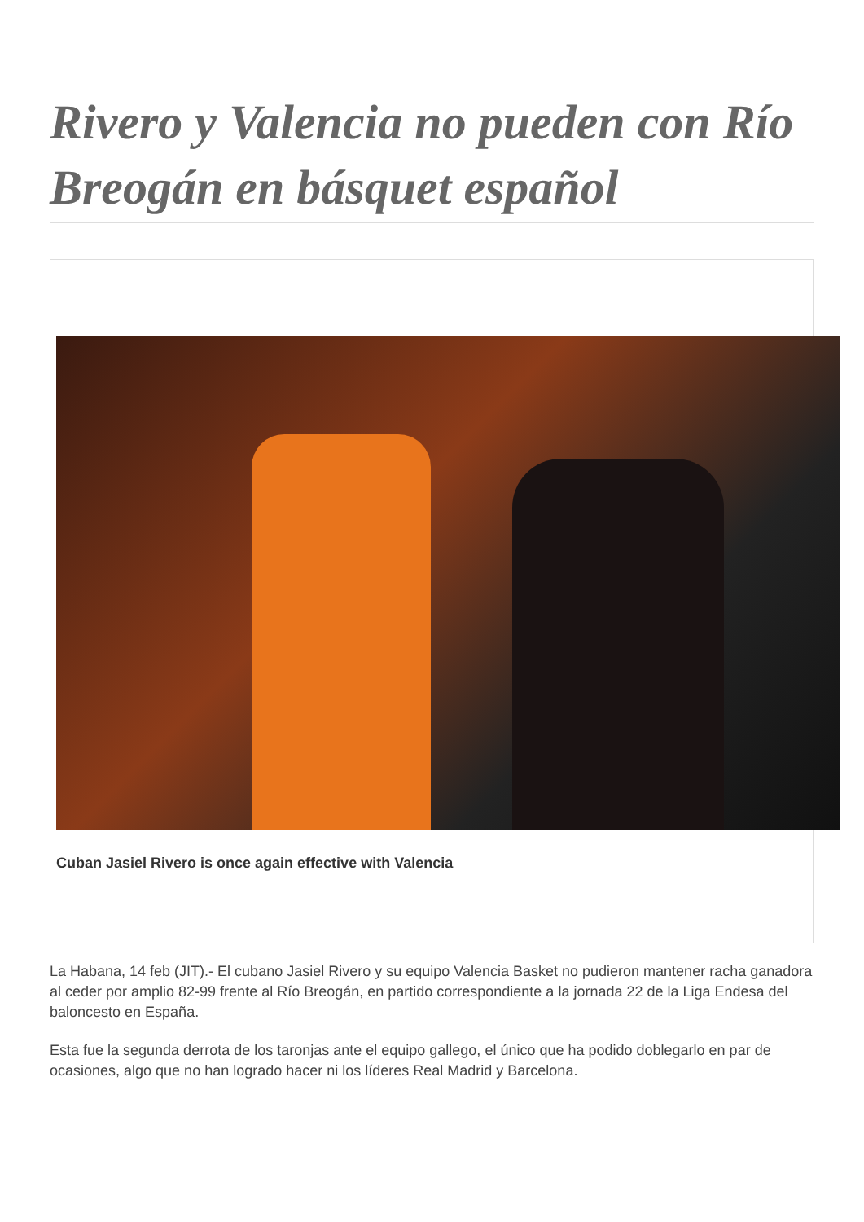Rivero y Valencia no pueden con Río Breogán en básquet español
Cuban Jasiel Rivero is once again effective with Valencia
La Habana, 14 feb (JIT).- El cubano Jasiel Rivero y su equipo Valencia Basket no pudieron mantener racha ganadora al ceder por amplio 82-99 frente al Río Breogán, en partido correspondiente a la jornada 22 de la Liga Endesa del baloncesto en España.
Esta fue la segunda derrota de los taronjas ante el equipo gallego, el único que ha podido doblegarlo en par de ocasiones, algo que no han logrado hacer ni los líderes Real Madrid y Barcelona.